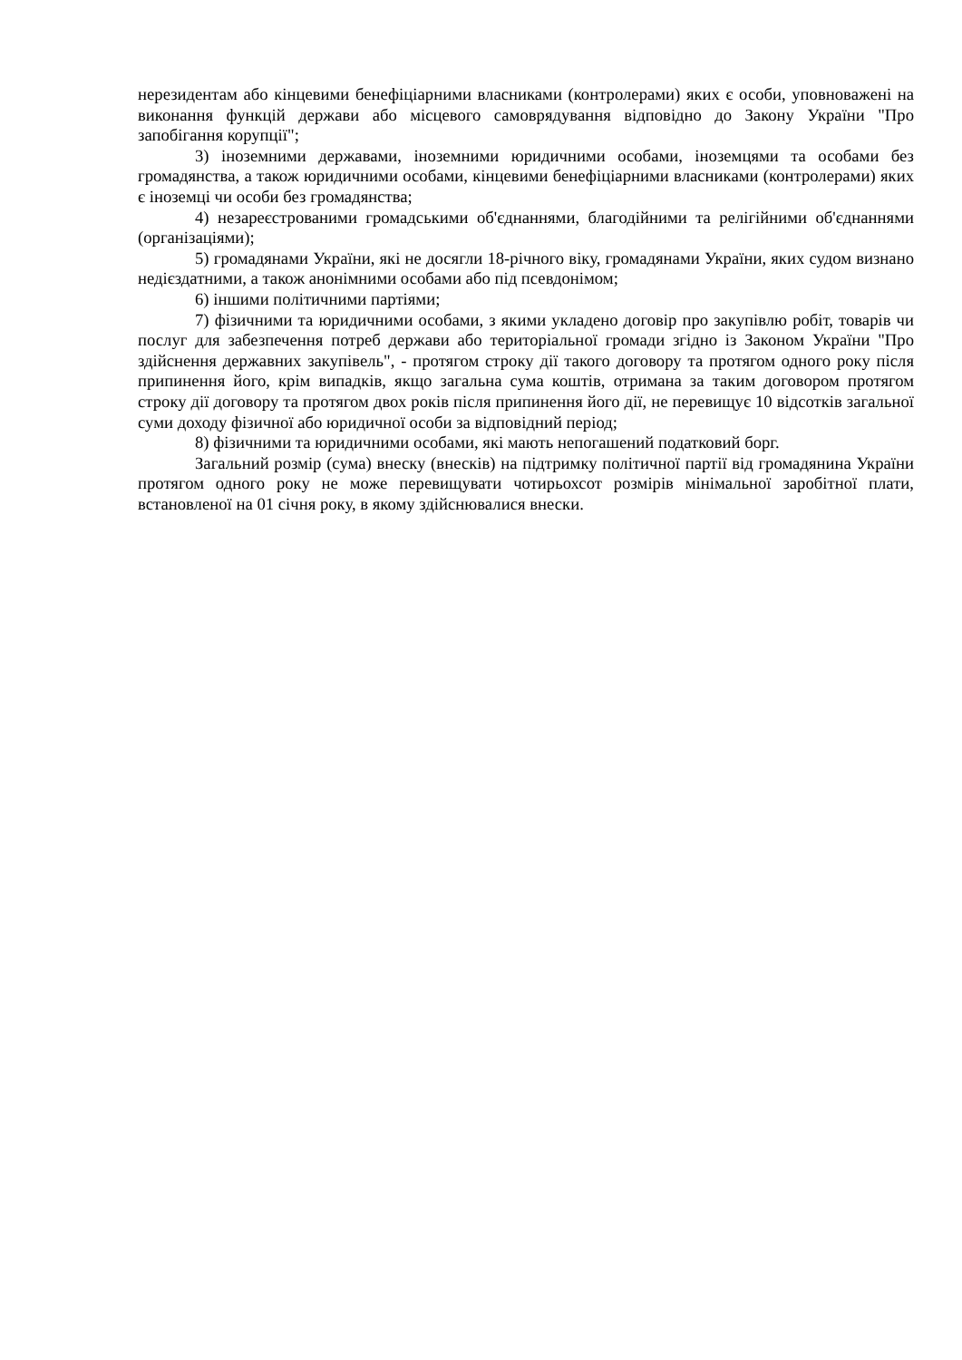нерезидентам або кінцевими бенефіціарними власниками (контролерами) яких є особи, уповноважені на виконання функцій держави або місцевого самоврядування відповідно до Закону України "Про запобігання корупції";
3) іноземними державами, іноземними юридичними особами, іноземцями та особами без громадянства, а також юридичними особами, кінцевими бенефіціарними власниками (контролерами) яких є іноземці чи особи без громадянства;
4) незареєстрованими громадськими об'єднаннями, благодійними та релігійними об'єднаннями (організаціями);
5) громадянами України, які не досягли 18-річного віку, громадянами України, яких судом визнано недієздатними, а також анонімними особами або під псевдонімом;
6) іншими політичними партіями;
7) фізичними та юридичними особами, з якими укладено договір про закупівлю робіт, товарів чи послуг для забезпечення потреб держави або територіальної громади згідно із Законом України "Про здійснення державних закупівель", - протягом строку дії такого договору та протягом одного року після припинення його, крім випадків, якщо загальна сума коштів, отримана за таким договором протягом строку дії договору та протягом двох років після припинення його дії, не перевищує 10 відсотків загальної суми доходу фізичної або юридичної особи за відповідний період;
8) фізичними та юридичними особами, які мають непогашений податковий борг.
Загальний розмір (сума) внеску (внесків) на підтримку політичної партії від громадянина України протягом одного року не може перевищувати чотирьохсот розмірів мінімальної заробітної плати, встановленої на 01 січня року, в якому здійснювалися внески.